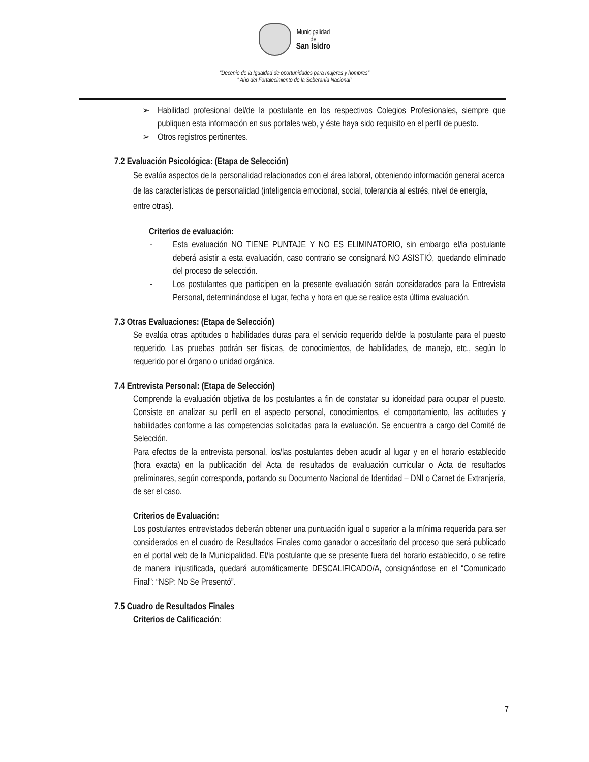Municipalidad
de
San Isidro
“Decenio de la Igualdad de oportunidades para mujeres y hombres”
" Año del Fortalecimiento de la Soberanía Nacional”
➢ Habilidad profesional del/de la postulante en los respectivos Colegios Profesionales, siempre que publiquen esta información en sus portales web, y éste haya sido requisito en el perfil de puesto.
➢ Otros registros pertinentes.
7.2 Evaluación Psicológica: (Etapa de Selección)
Se evalúa aspectos de la personalidad relacionados con el área laboral, obteniendo información general acerca de las características de personalidad (inteligencia emocional, social, tolerancia al estrés, nivel de energía, entre otras).
Criterios de evaluación:
- Esta evaluación NO TIENE PUNTAJE Y NO ES ELIMINATORIO, sin embargo el/la postulante deberá asistir a esta evaluación, caso contrario se consignará NO ASISTIÓ, quedando eliminado del proceso de selección.
- Los postulantes que participen en la presente evaluación serán considerados para la Entrevista Personal, determinándose el lugar, fecha y hora en que se realice esta última evaluación.
7.3 Otras Evaluaciones: (Etapa de Selección)
Se evalúa otras aptitudes o habilidades duras para el servicio requerido del/de la postulante para el puesto requerido. Las pruebas podrán ser físicas, de conocimientos, de habilidades, de manejo, etc., según lo requerido por el órgano o unidad orgánica.
7.4 Entrevista Personal: (Etapa de Selección)
Comprende la evaluación objetiva de los postulantes a fin de constatar su idoneidad para ocupar el puesto. Consiste en analizar su perfil en el aspecto personal, conocimientos, el comportamiento, las actitudes y habilidades conforme a las competencias solicitadas para la evaluación. Se encuentra a cargo del Comité de Selección.
Para efectos de la entrevista personal, los/las postulantes deben acudir al lugar y en el horario establecido (hora exacta) en la publicación del Acta de resultados de evaluación curricular o Acta de resultados preliminares, según corresponda, portando su Documento Nacional de Identidad – DNI o Carnet de Extranjería, de ser el caso.
Criterios de Evaluación:
Los postulantes entrevistados deberán obtener una puntuación igual o superior a la mínima requerida para ser considerados en el cuadro de Resultados Finales como ganador o accesitario del proceso que será publicado en el portal web de la Municipalidad. El/la postulante que se presente fuera del horario establecido, o se retire de manera injustificada, quedará automáticamente DESCALIFICADO/A, consignándose en el “Comunicado Final”: “NSP: No Se Presentó”.
7.5 Cuadro de Resultados Finales
Criterios de Calificación:
7